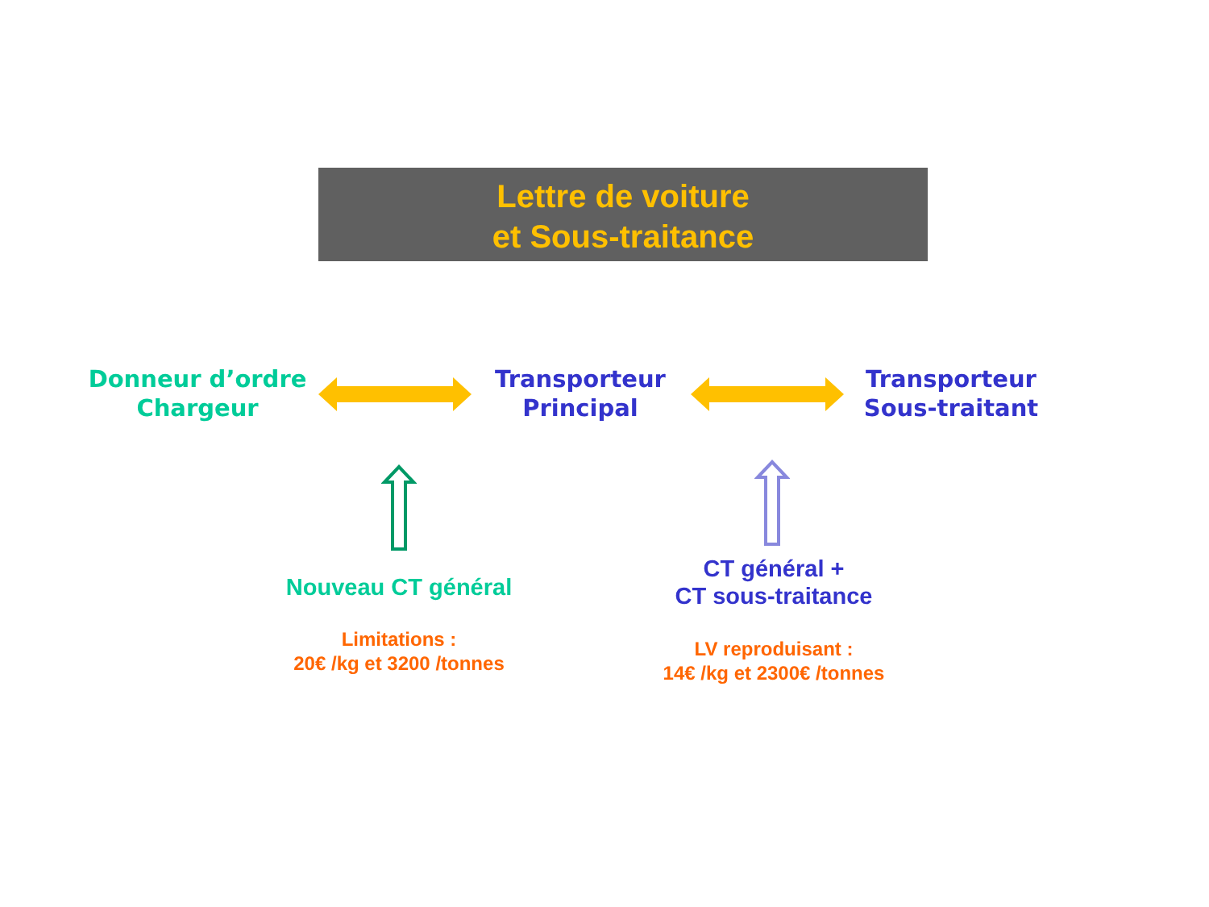Lettre de voiture
et Sous-traitance
Donneur d’ordre
Chargeur
Transporteur
Principal
Transporteur
Sous-traitant
Nouveau CT général
Limitations :
20€ /kg et 3200 /tonnes
CT général +
CT sous-traitance
LV reproduisant :
14€ /kg et 2300€ /tonnes